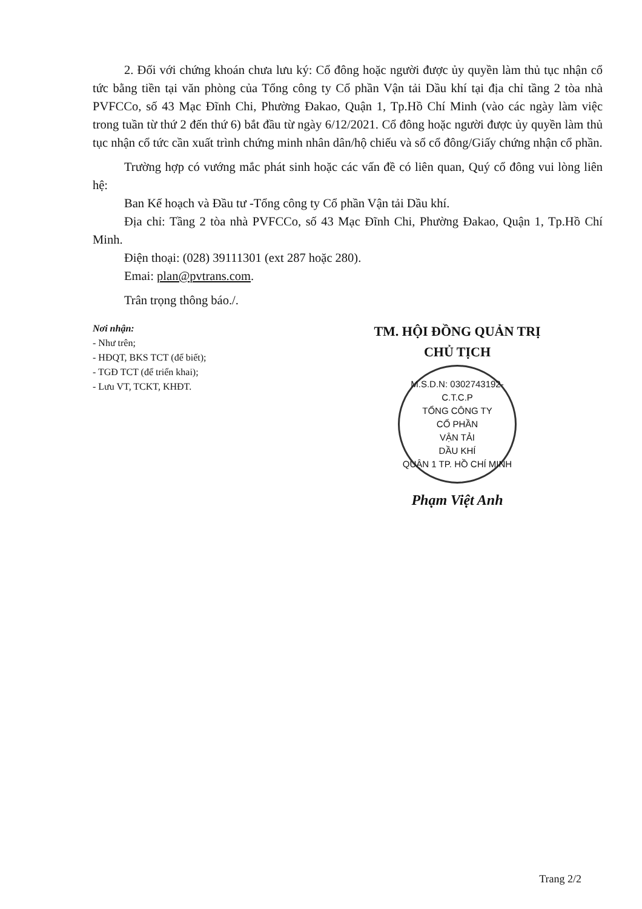2. Đối với chứng khoán chưa lưu ký: Cổ đông hoặc người được ủy quyền làm thủ tục nhận cổ tức bằng tiền tại văn phòng của Tổng công ty Cổ phần Vận tải Dầu khí tại địa chỉ tầng 2 tòa nhà PVFCCo, số 43 Mạc Đĩnh Chi, Phường Đakao, Quận 1, Tp.Hồ Chí Minh (vào các ngày làm việc trong tuần từ thứ 2 đến thứ 6) bắt đầu từ ngày 6/12/2021. Cổ đông hoặc người được ủy quyền làm thủ tục nhận cổ tức cần xuất trình chứng minh nhân dân/hộ chiếu và sổ cổ đông/Giấy chứng nhận cổ phần.
Trường hợp có vướng mắc phát sinh hoặc các vấn đề có liên quan, Quý cổ đông vui lòng liên hệ:
Ban Kế hoạch và Đầu tư -Tổng công ty Cổ phần Vận tải Dầu khí.
Địa chỉ: Tầng 2 tòa nhà PVFCCo, số 43 Mạc Đĩnh Chi, Phường Đakao, Quận 1, Tp.Hồ Chí Minh.
Điện thoại: (028) 39111301 (ext 287 hoặc 280).
Emai: plan@pvtrans.com.
Trân trọng thông báo./.
Nơi nhận:
- Như trên;
- HĐQT, BKS TCT (để biết);
- TGĐ TCT (để triển khai);
- Lưu VT, TCKT, KHĐT.
TM. HỘI ĐỒNG QUẢN TRỊ
CHỦ TỊCH
M.S.D.N: 0302743192-C.T.C.P
TỔNG CÔNG TY
CỔ PHẦN
VẬN TẢI
DẦU KHÍ
QUẬN 1 TP. HỒ CHÍ MINH
Phạm Việt Anh
Trang 2/2